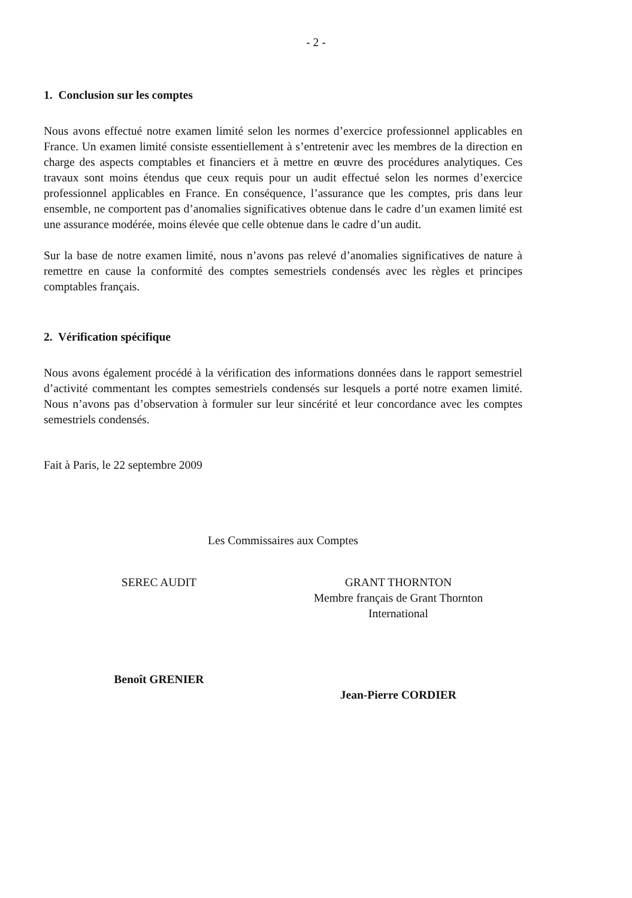- 2 -
1. Conclusion sur les comptes
Nous avons effectué notre examen limité selon les normes d’exercice professionnel applicables en France. Un examen limité consiste essentiellement à s’entretenir avec les membres de la direction en charge des aspects comptables et financiers et à mettre en œuvre des procédures analytiques. Ces travaux sont moins étendus que ceux requis pour un audit effectué selon les normes d’exercice professionnel applicables en France. En conséquence, l’assurance que les comptes, pris dans leur ensemble, ne comportent pas d’anomalies significatives obtenue dans le cadre d’un examen limité est une assurance modérée, moins élevée que celle obtenue dans le cadre d’un audit.
Sur la base de notre examen limité, nous n’avons pas relevé d’anomalies significatives de nature à remettre en cause la conformité des comptes semestriels condensés avec les règles et principes comptables français.
2. Vérification spécifique
Nous avons également procédé à la vérification des informations données dans le rapport semestriel d’activité commentant les comptes semestriels condensés sur lesquels a porté notre examen limité. Nous n’avons pas d’observation à formuler sur leur sincérité et leur concordance avec les comptes semestriels condensés.
Fait à Paris, le 22 septembre 2009
Les Commissaires aux Comptes
SEREC AUDIT
Benoît GRENIER
GRANT THORNTON
Membre français de Grant Thornton
International
Jean-Pierre CORDIER